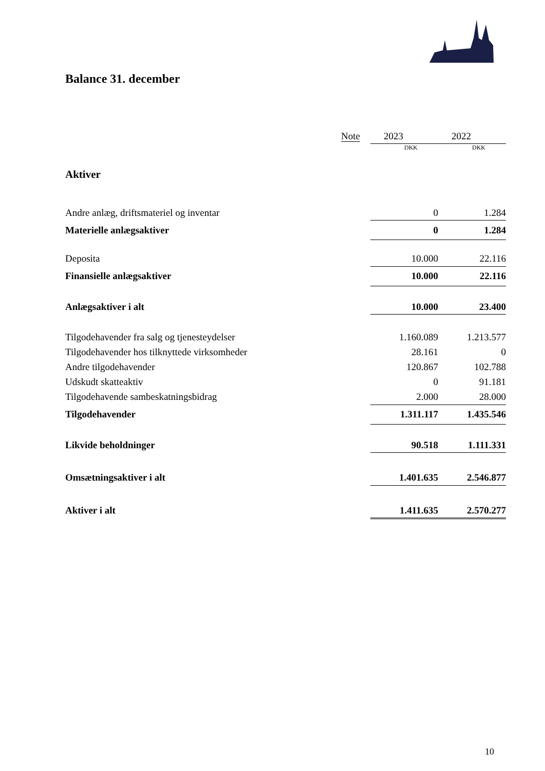Balance 31. december
| | Note | 2023 | 2022 |
| | | DKK | DKK |
| Aktiver | | | |
| Andre anlæg, driftsmateriel og inventar | | 0 | 1.284 |
| Materielle anlægsaktiver | | 0 | 1.284 |
| Deposita | | 10.000 | 22.116 |
| Finansielle anlægsaktiver | | 10.000 | 22.116 |
| Anlægsaktiver i alt | | 10.000 | 23.400 |
| Tilgodehavender fra salg og tjenesteydelser | | 1.160.089 | 1.213.577 |
| Tilgodehavender hos tilknyttede virksomheder | | 28.161 | 0 |
| Andre tilgodehavender | | 120.867 | 102.788 |
| Udskudt skatteaktiv | | 0 | 91.181 |
| Tilgodehavende sambeskatningsbidrag | | 2.000 | 28.000 |
| Tilgodehavender | | 1.311.117 | 1.435.546 |
| Likvide beholdninger | | 90.518 | 1.111.331 |
| Omsætningsaktiver i alt | | 1.401.635 | 2.546.877 |
| Aktiver i alt | | 1.411.635 | 2.570.277 |
10